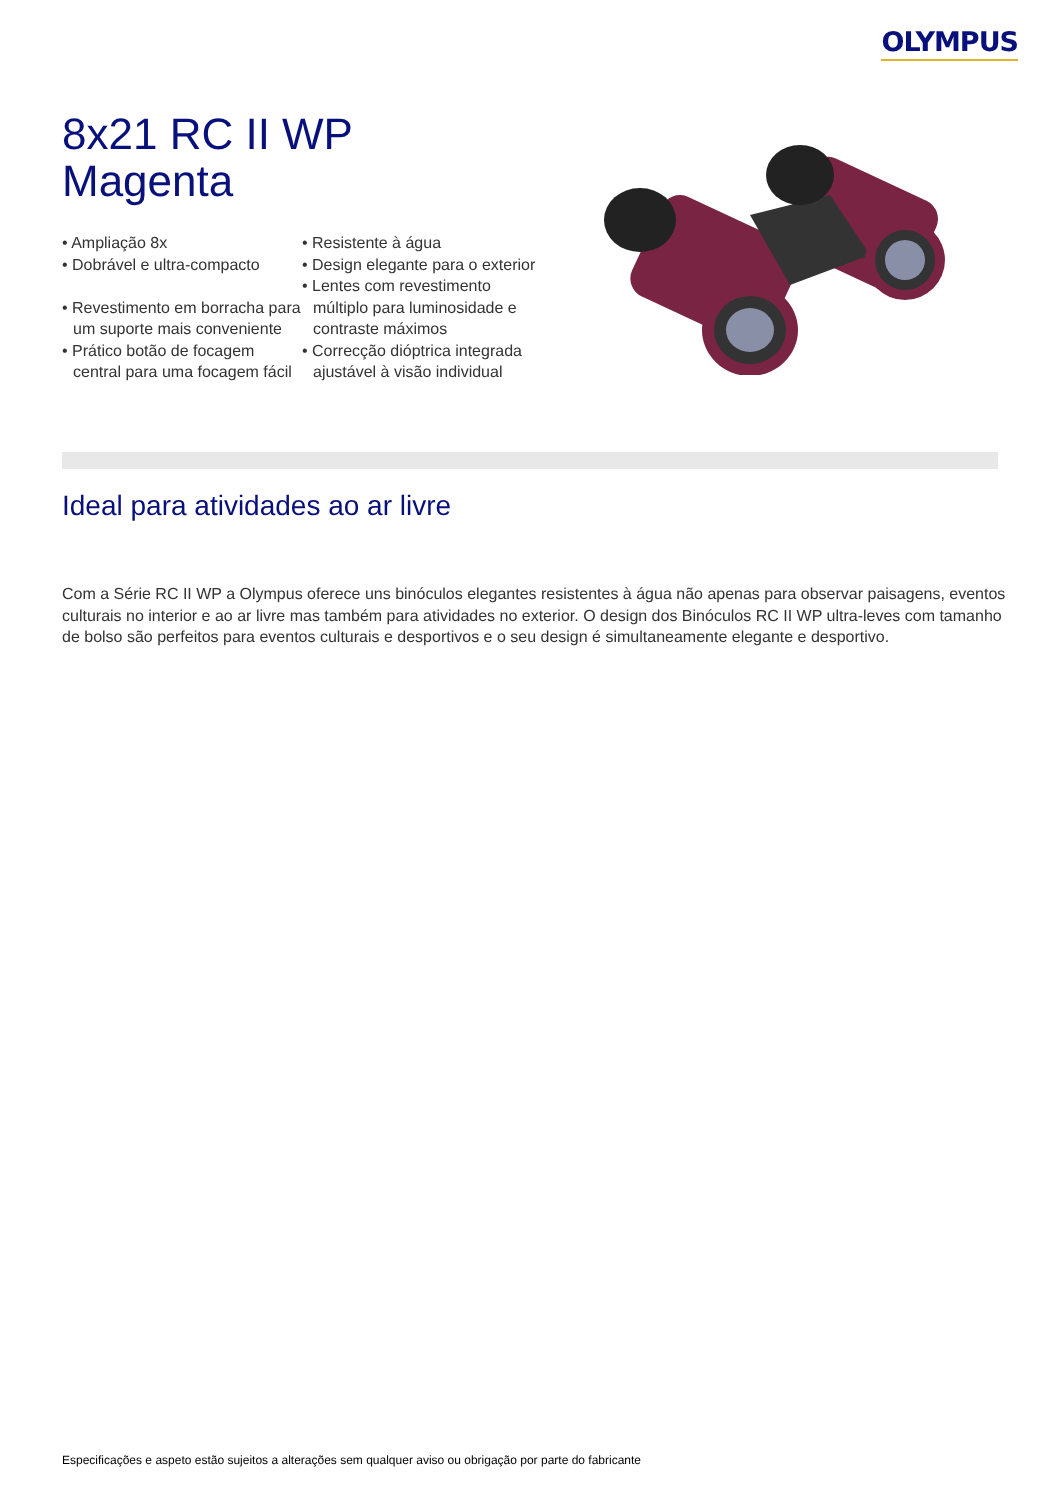OLYMPUS
8x21 RC II WP
Magenta
• Ampliação 8x
• Dobrável e ultra-compacto
• Revestimento em borracha para um suporte mais conveniente
• Prático botão de focagem central para uma focagem fácil
• Resistente à água
• Design elegante para o exterior
• Lentes com revestimento múltiplo para luminosidade e contraste máximos
• Correcção dióptrica integrada ajustável à visão individual
Ideal para atividades ao ar livre
Com a Série RC II WP a Olympus oferece uns binóculos elegantes resistentes à água não apenas para observar paisagens, eventos culturais no interior e ao ar livre mas também para atividades no exterior. O design dos Binóculos RC II WP ultra-leves com tamanho de bolso são perfeitos para eventos culturais e desportivos e o seu design é simultaneamente elegante e desportivo.
Especificações e aspeto estão sujeitos a alterações sem qualquer aviso ou obrigação por parte do fabricante